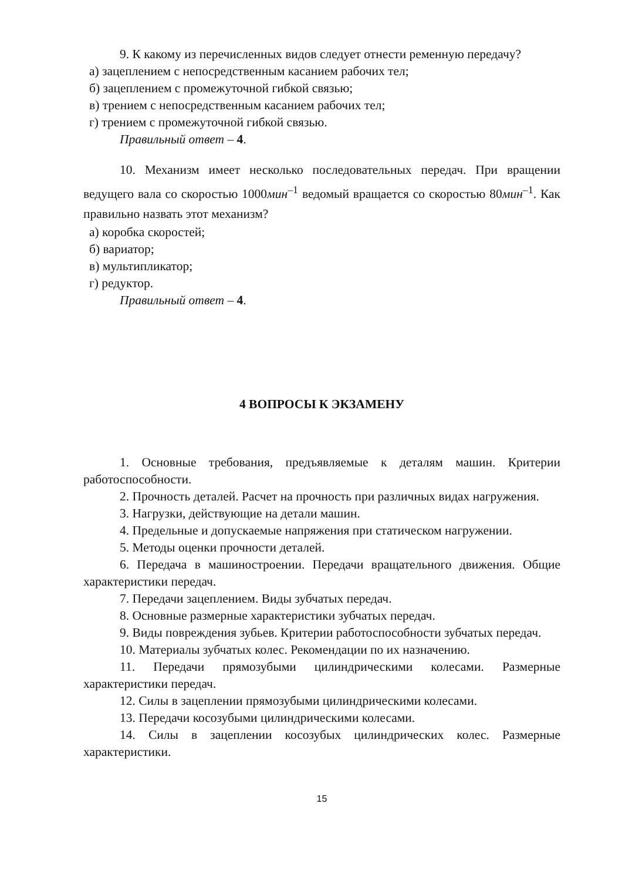9. К какому из перечисленных видов следует отнести ременную передачу?
а) зацеплением с непосредственным касанием рабочих тел;
б) зацеплением с промежуточной гибкой связью;
в) трением с непосредственным касанием рабочих тел;
г) трением с промежуточной гибкой связью.
Правильный ответ – 4.
10. Механизм имеет несколько последовательных передач. При вращении ведущего вала со скоростью 1000мин<sup>–1</sup> ведомый вращается со скоростью 80мин<sup>–1</sup>. Как правильно назвать этот механизм?
а) коробка скоростей;
б) вариатор;
в) мультипликатор;
г) редуктор.
Правильный ответ – 4.
4 ВОПРОСЫ К ЭКЗАМЕНУ
1. Основные требования, предъявляемые к деталям машин. Критерии работоспособности.
2. Прочность деталей. Расчет на прочность при различных видах нагружения.
3. Нагрузки, действующие на детали машин.
4. Предельные и допускаемые напряжения при статическом нагружении.
5. Методы оценки прочности деталей.
6. Передача в машиностроении. Передачи вращательного движения. Общие характеристики передач.
7. Передачи зацеплением. Виды зубчатых передач.
8. Основные размерные характеристики зубчатых передач.
9. Виды повреждения зубьев. Критерии работоспособности зубчатых передач.
10. Материалы зубчатых колес. Рекомендации по их назначению.
11. Передачи прямозубыми цилиндрическими колесами. Размерные характеристики передач.
12. Силы в зацеплении прямозубыми цилиндрическими колесами.
13. Передачи косозубыми цилиндрическими колесами.
14. Силы в зацеплении косозубых цилиндрических колес. Размерные характеристики.
15